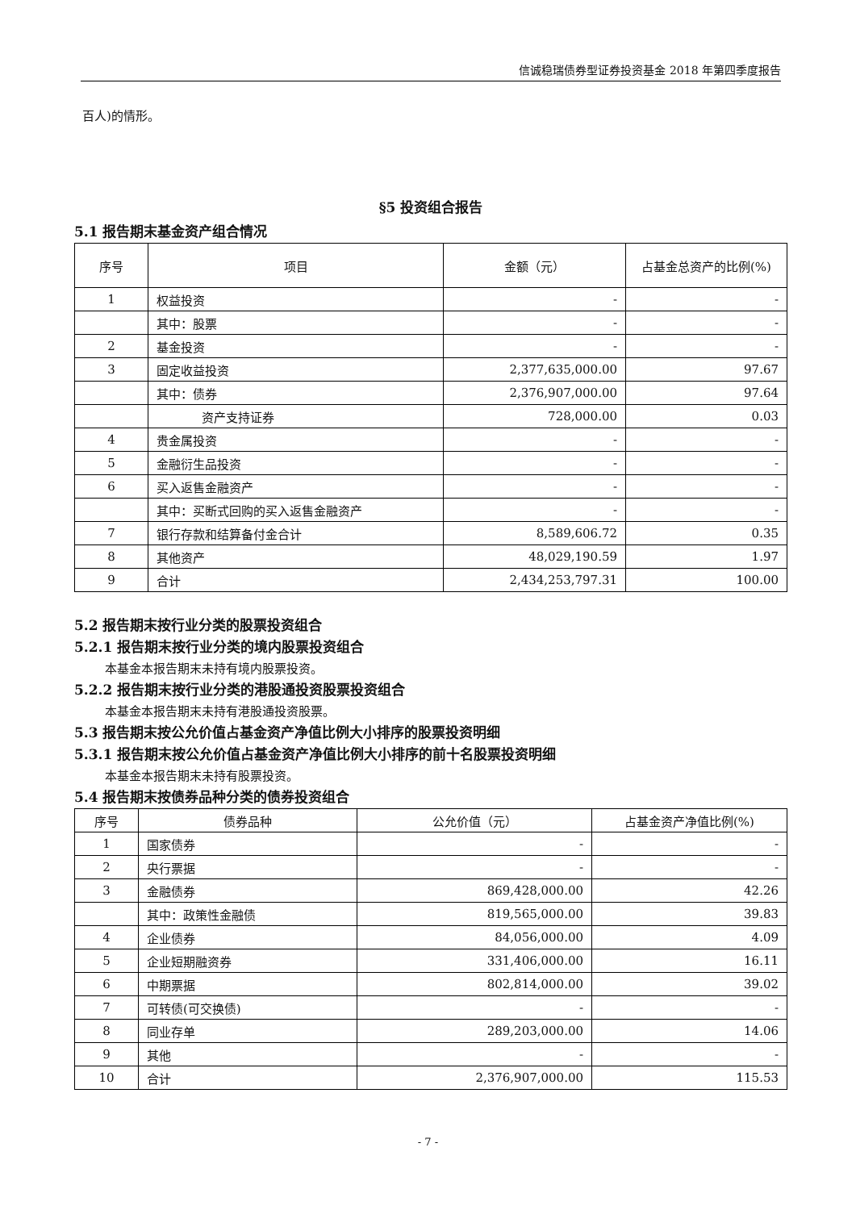信诚稳瑞债券型证券投资基金 2018 年第四季度报告
百人)的情形。
§5 投资组合报告
5.1 报告期末基金资产组合情况
| 序号 | 项目 | 金额（元） | 占基金总资产的比例(%) |
| --- | --- | --- | --- |
| 1 | 权益投资 | - | - |
| | 其中：股票 | - | - |
| 2 | 基金投资 | - | - |
| 3 | 固定收益投资 | 2,377,635,000.00 | 97.67 |
| | 其中：债券 | 2,376,907,000.00 | 97.64 |
| | 资产支持证券 | 728,000.00 | 0.03 |
| 4 | 贵金属投资 | - | - |
| 5 | 金融衍生品投资 | - | - |
| 6 | 买入返售金融资产 | - | - |
| | 其中：买断式回购的买入返售金融资产 | - | - |
| 7 | 银行存款和结算备付金合计 | 8,589,606.72 | 0.35 |
| 8 | 其他资产 | 48,029,190.59 | 1.97 |
| 9 | 合计 | 2,434,253,797.31 | 100.00 |
5.2 报告期末按行业分类的股票投资组合
5.2.1 报告期末按行业分类的境内股票投资组合
本基金本报告期末未持有境内股票投资。
5.2.2 报告期末按行业分类的港股通投资股票投资组合
本基金本报告期末未持有港股通投资股票。
5.3 报告期末按公允价值占基金资产净值比例大小排序的股票投资明细
5.3.1 报告期末按公允价值占基金资产净值比例大小排序的前十名股票投资明细
本基金本报告期末未持有股票投资。
5.4 报告期末按债券品种分类的债券投资组合
| 序号 | 债券品种 | 公允价值（元） | 占基金资产净值比例(%) |
| --- | --- | --- | --- |
| 1 | 国家债券 | - | - |
| 2 | 央行票据 | - | - |
| 3 | 金融债券 | 869,428,000.00 | 42.26 |
| | 其中：政策性金融债 | 819,565,000.00 | 39.83 |
| 4 | 企业债券 | 84,056,000.00 | 4.09 |
| 5 | 企业短期融资券 | 331,406,000.00 | 16.11 |
| 6 | 中期票据 | 802,814,000.00 | 39.02 |
| 7 | 可转债(可交换债) | - | - |
| 8 | 同业存单 | 289,203,000.00 | 14.06 |
| 9 | 其他 | - | - |
| 10 | 合计 | 2,376,907,000.00 | 115.53 |
- 7 -